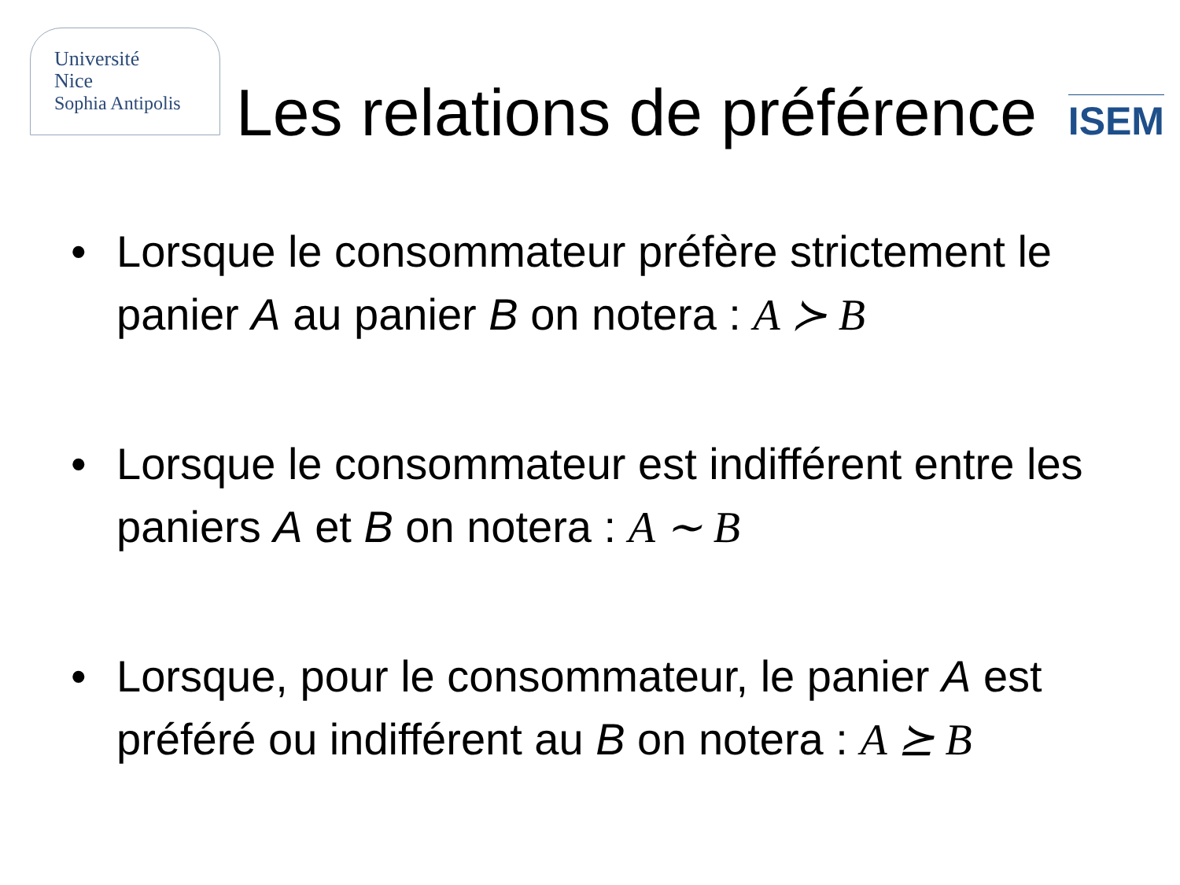Université
Nice
Sophia Antipolis
Les relations de préférence
ISEM
• Lorsque le consommateur préfère strictement le panier A au panier B on notera : A ≻ B
• Lorsque le consommateur est indifférent entre les paniers A et B on notera : A ∼ B
• Lorsque, pour le consommateur, le panier A est préféré ou indifférent au B on notera : A ⪰ B